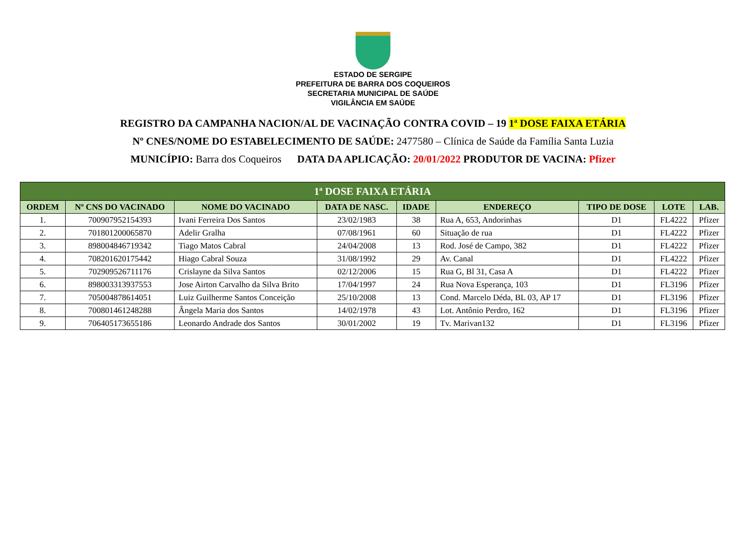ESTADO DE SERGIPE
PREFEITURA DE BARRA DOS COQUEIROS
SECRETARIA MUNICIPAL DE SAÚDE
VIGILÂNCIA EM SAÚDE
REGISTRO DA CAMPANHA NACION/AL DE VACINAÇÃO CONTRA COVID – 19 1ª DOSE FAIXA ETÁRIA
Nº CNES/NOME DO ESTABELECIMENTO DE SAÚDE: 2477580 – Clínica de Saúde da Família Santa Luzia
MUNICÍPIO: Barra dos Coqueiros DATA DA APLICAÇÃO: 20/01/2022 PRODUTOR DE VACINA: Pfizer
| 1ª DOSE FAIXA ETÁRIA | | | | | | | | |
| --- | --- | --- | --- | --- | --- | --- | --- | --- |
| ORDEM | Nº CNS DO VACINADO | NOME DO VACINADO | DATA DE NASC. | IDADE | ENDEREÇO | TIPO DE DOSE | LOTE | LAB. |
| 1. | 700907952154393 | Ivani Ferreira Dos Santos | 23/02/1983 | 38 | Rua A, 653, Andorinhas | D1 | FL4222 | Pfizer |
| 2. | 701801200065870 | Adelir Gralha | 07/08/1961 | 60 | Situação de rua | D1 | FL4222 | Pfizer |
| 3. | 898004846719342 | Tiago Matos Cabral | 24/04/2008 | 13 | Rod. José de Campo, 382 | D1 | FL4222 | Pfizer |
| 4. | 708201620175442 | Hiago Cabral Souza | 31/08/1992 | 29 | Av. Canal | D1 | FL4222 | Pfizer |
| 5. | 702909526711176 | Crislayne da Silva Santos | 02/12/2006 | 15 | Rua G, Bl 31, Casa A | D1 | FL4222 | Pfizer |
| 6. | 898003313937553 | Jose Airton Carvalho da Silva Brito | 17/04/1997 | 24 | Rua Nova Esperança, 103 | D1 | FL3196 | Pfizer |
| 7. | 705004878614051 | Luiz Guilherme Santos Conceição | 25/10/2008 | 13 | Cond. Marcelo Déda, BL 03, AP 17 | D1 | FL3196 | Pfizer |
| 8. | 700801461248288 | Ângela Maria dos Santos | 14/02/1978 | 43 | Lot. Antônio Perdro, 162 | D1 | FL3196 | Pfizer |
| 9. | 706405173655186 | Leonardo Andrade dos Santos | 30/01/2002 | 19 | Tv. Marivan132 | D1 | FL3196 | Pfizer |